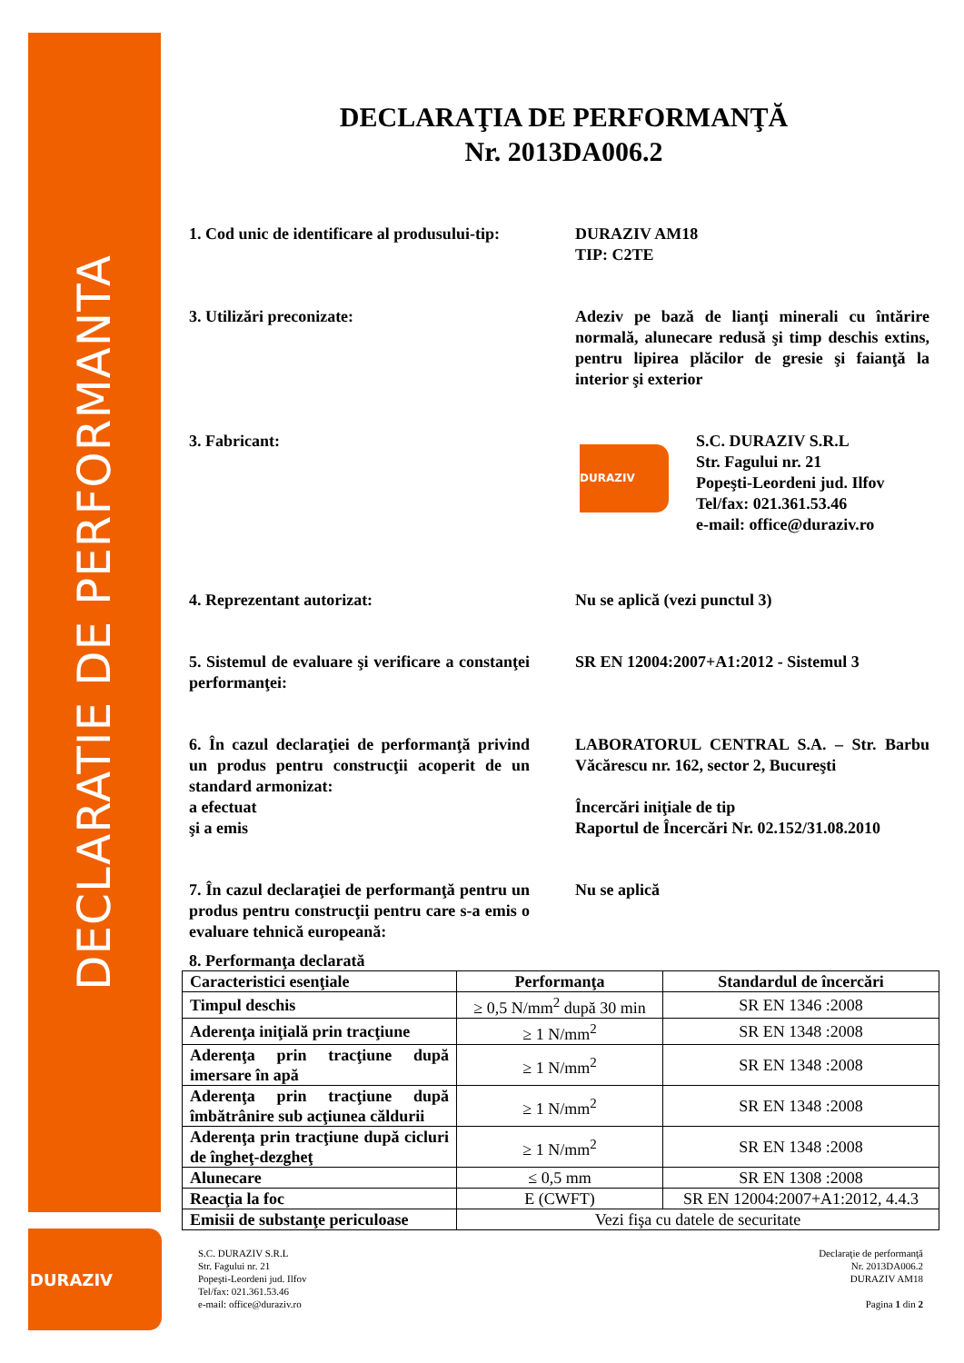DECLARATIE DE PERFORMANTA
DURAZIV
DECLARAŢIA DE PERFORMANŢĂ
Nr. 2013DA006.2
1. Cod unic de identificare al produsului-tip:
DURAZIV AM18
TIP: C2TE
3. Utilizări preconizate: Adeziv pe bază de lianţi minerali cu întărire normală, alunecare redusă şi timp deschis extins, pentru lipirea plăcilor de gresie şi faianţă la interior şi exterior
3. Fabricant:
DURAZIV
S.C. DURAZIV S.R.L
Str. Fagului nr. 21
Popeşti-Leordeni jud. Ilfov
Tel/fax: 021.361.53.46
e-mail: office@duraziv.ro
4. Reprezentant autorizat: Nu se aplică (vezi punctul 3)
5. Sistemul de evaluare şi verificare a constanţei performanţei:
SR EN 12004:2007+A1:2012 - Sistemul 3
6. În cazul declaraţiei de performanţă privind un produs pentru construcţii acoperit de un standard armonizat:
a efectuat
şi a emis
LABORATORUL CENTRAL S.A. – Str. Barbu Văcărescu nr. 162, sector 2, Bucureşti
Încercări iniţiale de tip
Raportul de Încercări Nr. 02.152/31.08.2010
7. În cazul declaraţiei de performanţă pentru un produs pentru construcţii pentru care s-a emis o evaluare tehnică europeană:
Nu se aplică
8. Performanţa declarată
| Caracteristici esenţiale | Performanţa | Standardul de încercări |
| --- | --- | --- |
| Timpul deschis | ≥ 0,5 N/mm<sup>2</sup> după 30 min | SR EN 1346 :2008 |
| Aderenţa iniţială prin tracţiune | ≥ 1 N/mm<sup>2</sup> | SR EN 1348 :2008 |
| Aderenţa prin tracţiune după imersare în apă | ≥ 1 N/mm<sup>2</sup> | SR EN 1348 :2008 |
| Aderenţa prin tracţiune după îmbătrânire sub acţiunea căldurii | ≥ 1 N/mm<sup>2</sup> | SR EN 1348 :2008 |
| Aderenţa prin tracţiune după cicluri de îngheţ-dezgheţ | ≥ 1 N/mm<sup>2</sup> | SR EN 1348 :2008 |
| Alunecare | ≤ 0,5 mm | SR EN 1308 :2008 |
| Reacţia la foc | E (CWFT) | SR EN 12004:2007+A1:2012, 4.4.3 |
| Emisii de substanţe periculoase | Vezi fişa cu datele de securitate | |
S.C. DURAZIV S.R.L
Str. Fagului nr. 21
Popeşti-Leordeni jud. Ilfov
Tel/fax: 021.361.53.46
e-mail: office@duraziv.ro
Declaraţie de performanţă
Nr. 2013DA006.2
DURAZIV AM18
Pagina 1 din 2